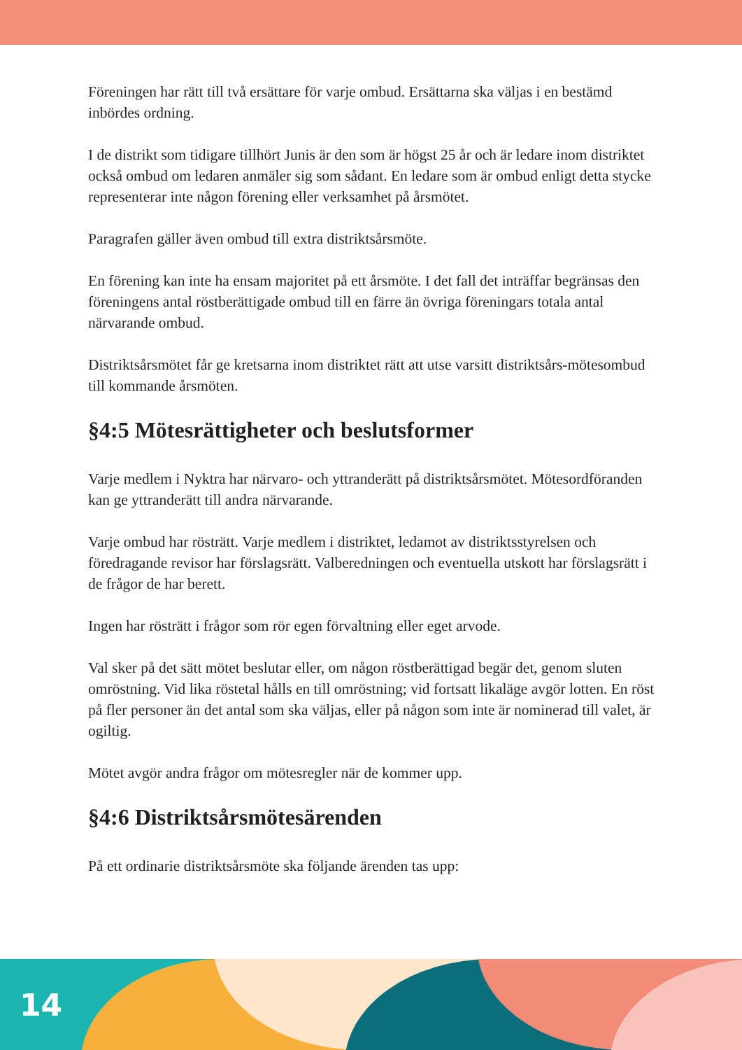Föreningen har rätt till två ersättare för varje ombud. Ersättarna ska väljas i en bestämd inbördes ordning.
I de distrikt som tidigare tillhört Junis är den som är högst 25 år och är ledare inom distriktet också ombud om ledaren anmäler sig som sådant. En ledare som är ombud enligt detta stycke representerar inte någon förening eller verksamhet på årsmötet.
Paragrafen gäller även ombud till extra distriktsårsmöte.
En förening kan inte ha ensam majoritet på ett årsmöte. I det fall det inträffar begränsas den föreningens antal röstberättigade ombud till en färre än övriga föreningars totala antal närvarande ombud.
Distriktsårsmötet får ge kretsarna inom distriktet rätt att utse varsitt distriktsårs-mötesombud till kommande årsmöten.
§4:5 Mötesrättigheter och beslutsformer
Varje medlem i Nyktra har närvaro- och yttranderätt på distriktsårsmötet. Mötesordföranden kan ge yttranderätt till andra närvarande.
Varje ombud har rösträtt. Varje medlem i distriktet, ledamot av distriktsstyrelsen och föredragande revisor har förslagsrätt. Valberedningen och eventuella utskott har förslagsrätt i de frågor de har berett.
Ingen har rösträtt i frågor som rör egen förvaltning eller eget arvode.
Val sker på det sätt mötet beslutar eller, om någon röstberättigad begär det, genom sluten omröstning. Vid lika röstetal hålls en till omröstning; vid fortsatt likaläge avgör lotten. En röst på fler personer än det antal som ska väljas, eller på någon som inte är nominerad till valet, är ogiltig.
Mötet avgör andra frågor om mötesregler när de kommer upp.
§4:6 Distriktsårsmötesärenden
På ett ordinarie distriktsårsmöte ska följande ärenden tas upp:
14